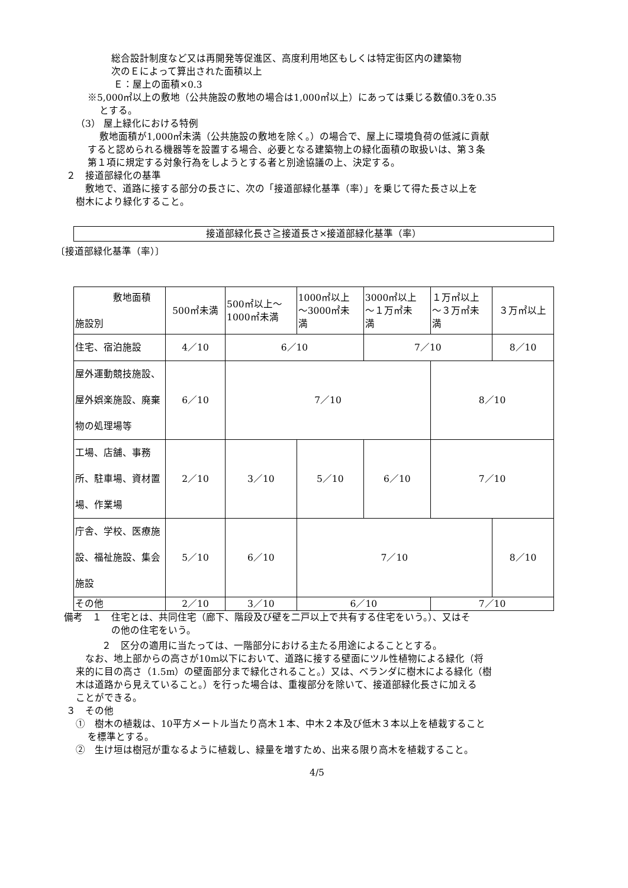総合設計制度など又は再開発等促進区、高度利用地区もしくは特定街区内の建築物
次のＥによって算出された面積以上
Ｅ：屋上の面積×0.3
※5,000㎡以上の敷地（公共施設の敷地の場合は1,000㎡以上）にあっては乗じる数値0.3を0.35
とする。
（3） 屋上緑化における特例
敷地面積が1,000㎡未満（公共施設の敷地を除く。）の場合で、屋上に環境負荷の低減に貢献
すると認められる機器等を設置する場合、必要となる建築物上の緑化面積の取扱いは、第３条
第１項に規定する対象行為をしようとする者と別途協議の上、決定する。
２　接道部緑化の基準
敷地で、道路に接する部分の長さに、次の「接道部緑化基準（率）」を乗じて得た長さ以上を
樹木により緑化すること。
接道部緑化長さ≧接道長さ×接道部緑化基準（率）
〔接道部緑化基準（率）〕
| 敷地面積 施設別 | 500㎡未満 | 500㎡以上～ 1000㎡未満 | 1000㎡以上 ～3000㎡未 満 | 3000㎡以上 ～１万㎡未 満 | １万㎡以上 ～３万㎡未 満 | ３万㎡以上 |
| 住宅、宿泊施設 | 4／10 | 6／10 | | 7／10 | | 8／10 |
| 屋外運動競技施設、屋外娯楽施設、廃棄物の処理場等 | 6／10 | 7／10 | | | 8／10 | |
| 工場、店舗、事務所、駐車場、資材置場、作業場 | 2／10 | 3／10 | 5／10 | 6／10 | 7／10 | |
| 庁舎、学校、医療施設、福祉施設、集会施設 | 5／10 | 6／10 | 7／10 | | | 8／10 |
| その他 | 2／10 | 3／10 | 6／10 | | 7／10 | |
備考　１　住宅とは、共同住宅（廊下、階段及び壁を二戸以上で共有する住宅をいう。）、又はそ
の他の住宅をいう。
２　区分の適用に当たっては、一階部分における主たる用途によることとする。
なお、地上部からの高さが10m以下において、道路に接する壁面にツル性植物による緑化（将
来的に目の高さ（1.5m）の壁面部分まで緑化されること。）又は、ベランダに樹木による緑化（樹
木は道路から見えていること。）を行った場合は、重複部分を除いて、接道部緑化長さに加える
ことができる。
３　その他
①　樹木の植栽は、10平方メートル当たり高木１本、中木２本及び低木３本以上を植栽すること
を標準とする。
②　生け垣は樹冠が重なるように植栽し、緑量を増すため、出来る限り高木を植栽すること。
4/5